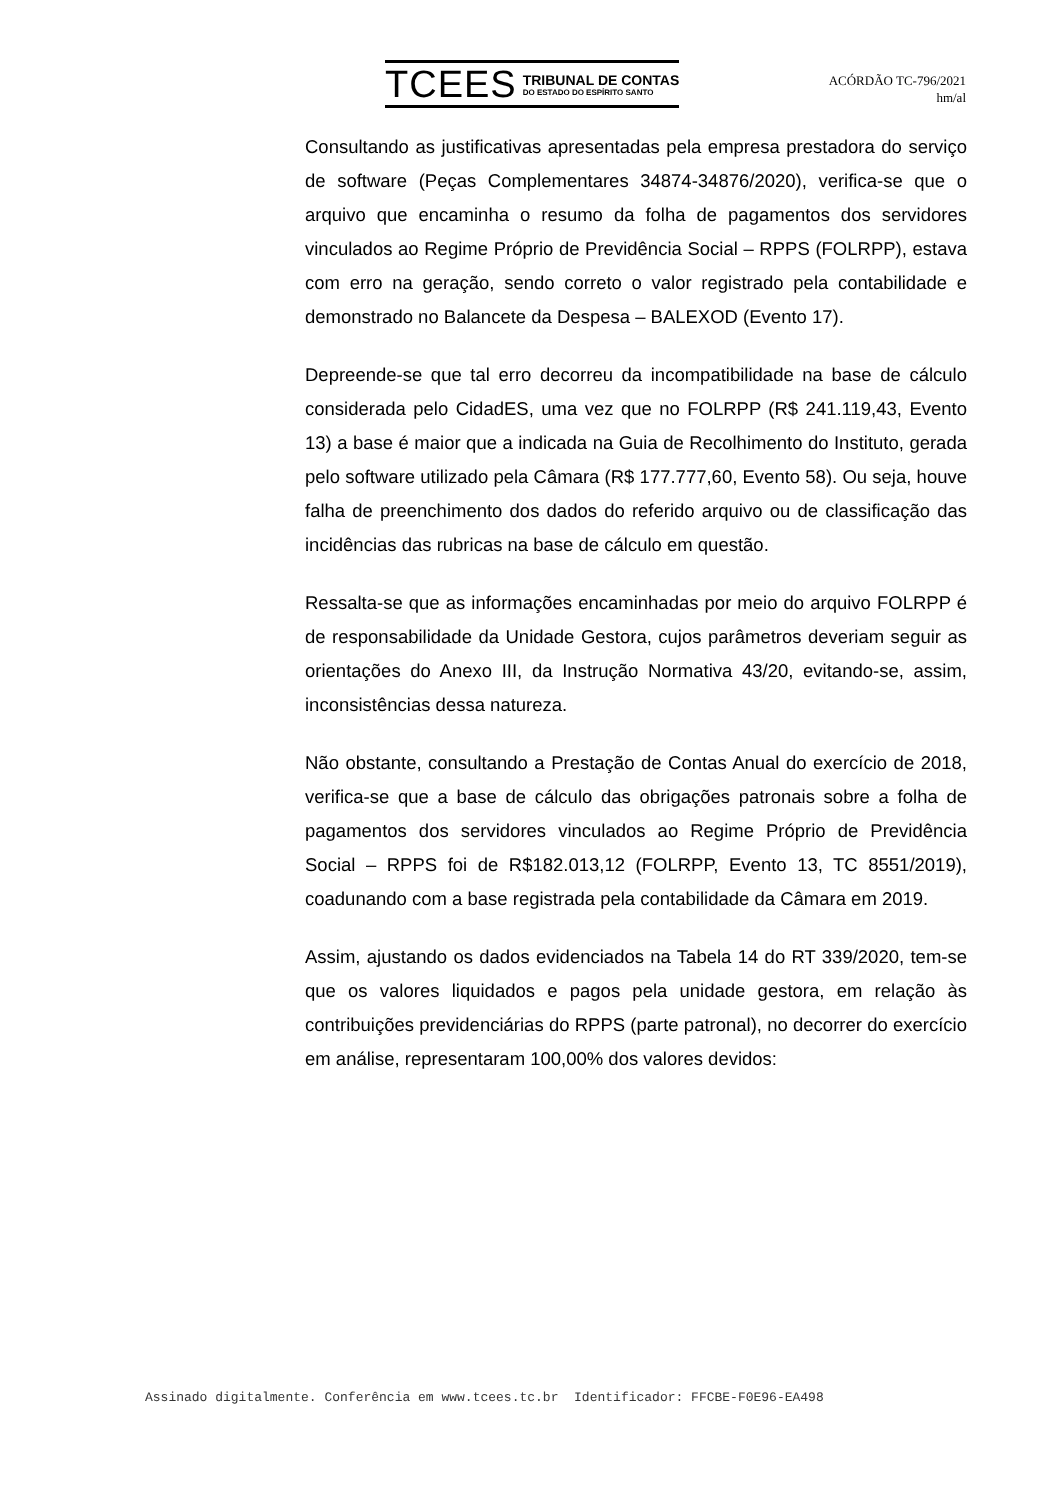TCEES
TRIBUNAL DE CONTAS
DO ESTADO DO ESPÍRITO SANTO
ACÓRDÃO TC-796/2021
hm/al
Consultando as justificativas apresentadas pela empresa prestadora do serviço de software (Peças Complementares 34874-34876/2020), verifica-se que o arquivo que encaminha o resumo da folha de pagamentos dos servidores vinculados ao Regime Próprio de Previdência Social – RPPS (FOLRPP), estava com erro na geração, sendo correto o valor registrado pela contabilidade e demonstrado no Balancete da Despesa – BALEXOD (Evento 17).
Depreende-se que tal erro decorreu da incompatibilidade na base de cálculo considerada pelo CidadES, uma vez que no FOLRPP (R$ 241.119,43, Evento 13) a base é maior que a indicada na Guia de Recolhimento do Instituto, gerada pelo software utilizado pela Câmara (R$ 177.777,60, Evento 58). Ou seja, houve falha de preenchimento dos dados do referido arquivo ou de classificação das incidências das rubricas na base de cálculo em questão.
Ressalta-se que as informações encaminhadas por meio do arquivo FOLRPP é de responsabilidade da Unidade Gestora, cujos parâmetros deveriam seguir as orientações do Anexo III, da Instrução Normativa 43/20, evitando-se, assim, inconsistências dessa natureza.
Não obstante, consultando a Prestação de Contas Anual do exercício de 2018, verifica-se que a base de cálculo das obrigações patronais sobre a folha de pagamentos dos servidores vinculados ao Regime Próprio de Previdência Social – RPPS foi de R$182.013,12 (FOLRPP, Evento 13, TC 8551/2019), coadunando com a base registrada pela contabilidade da Câmara em 2019.
Assim, ajustando os dados evidenciados na Tabela 14 do RT 339/2020, tem-se que os valores liquidados e pagos pela unidade gestora, em relação às contribuições previdenciárias do RPPS (parte patronal), no decorrer do exercício em análise, representaram 100,00% dos valores devidos:
Assinado digitalmente. Conferência em www.tcees.tc.br Identificador: FFCBE-F0E96-EA498